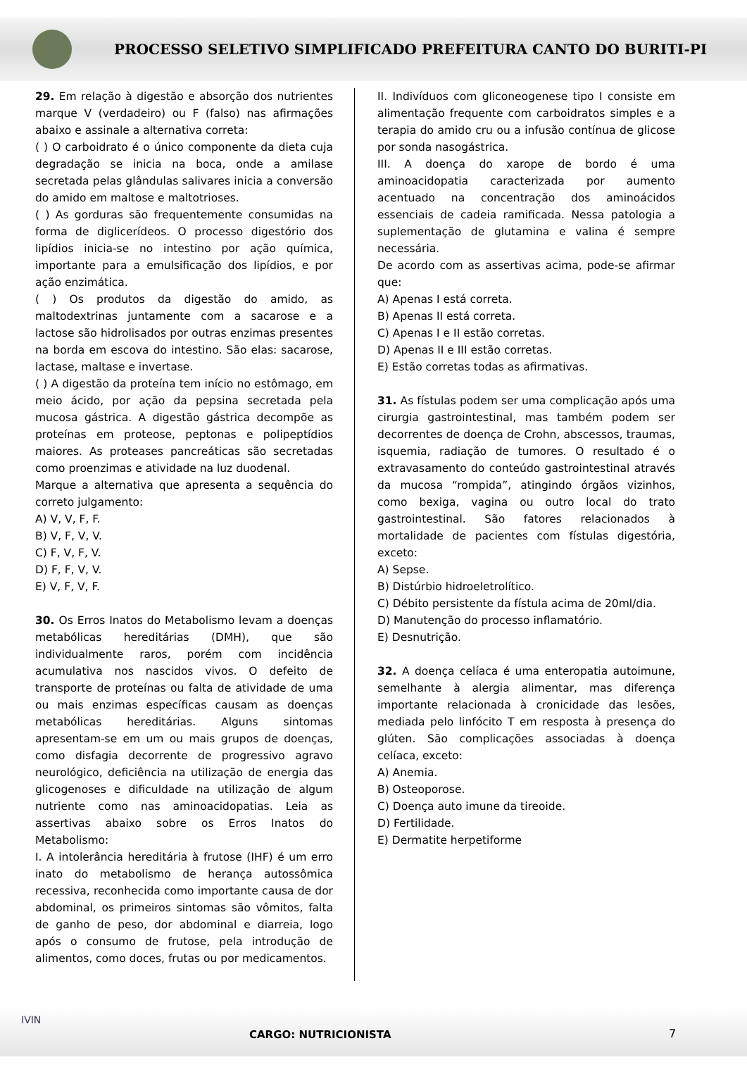PROCESSO SELETIVO SIMPLIFICADO PREFEITURA CANTO DO BURITI-PI
29. Em relação à digestão e absorção dos nutrientes marque V (verdadeiro) ou F (falso) nas afirmações abaixo e assinale a alternativa correta:
( ) O carboidrato é o único componente da dieta cuja degradação se inicia na boca, onde a amilase secretada pelas glândulas salivares inicia a conversão do amido em maltose e maltotrioses.
( ) As gorduras são frequentemente consumidas na forma de diglicerídeos. O processo digestório dos lipídios inicia-se no intestino por ação química, importante para a emulsificação dos lipídios, e por ação enzimática.
( ) Os produtos da digestão do amido, as maltodextrinas juntamente com a sacarose e a lactose são hidrolisados por outras enzimas presentes na borda em escova do intestino. São elas: sacarose, lactase, maltase e invertase.
( ) A digestão da proteína tem início no estômago, em meio ácido, por ação da pepsina secretada pela mucosa gástrica. A digestão gástrica decompõe as proteínas em proteose, peptonas e polipeptídios maiores. As proteases pancreáticas são secretadas como proenzimas e atividade na luz duodenal.
Marque a alternativa que apresenta a sequência do correto julgamento:
A) V, V, F, F.
B) V, F, V, V.
C) F, V, F, V.
D) F, F, V, V.
E) V, F, V, F.
30. Os Erros Inatos do Metabolismo levam a doenças metabólicas hereditárias (DMH), que são individualmente raros, porém com incidência acumulativa nos nascidos vivos. O defeito de transporte de proteínas ou falta de atividade de uma ou mais enzimas específicas causam as doenças metabólicas hereditárias. Alguns sintomas apresentam-se em um ou mais grupos de doenças, como disfagia decorrente de progressivo agravo neurológico, deficiência na utilização de energia das glicogenoses e dificuldade na utilização de algum nutriente como nas aminoacidopatias. Leia as assertivas abaixo sobre os Erros Inatos do Metabolismo:
I. A intolerância hereditária à frutose (IHF) é um erro inato do metabolismo de herança autossômica recessiva, reconhecida como importante causa de dor abdominal, os primeiros sintomas são vômitos, falta de ganho de peso, dor abdominal e diarreia, logo após o consumo de frutose, pela introdução de alimentos, como doces, frutas ou por medicamentos.
II. Indivíduos com gliconeogenese tipo I consiste em alimentação frequente com carboidratos simples e a terapia do amido cru ou a infusão contínua de glicose por sonda nasogástrica.
III. A doença do xarope de bordo é uma aminoacidopatia caracterizada por aumento acentuado na concentração dos aminoácidos essenciais de cadeia ramificada. Nessa patologia a suplementação de glutamina e valina é sempre necessária.
De acordo com as assertivas acima, pode-se afirmar que:
A) Apenas I está correta.
B) Apenas II está correta.
C) Apenas I e II estão corretas.
D) Apenas II e III estão corretas.
E) Estão corretas todas as afirmativas.
31. As fístulas podem ser uma complicação após uma cirurgia gastrointestinal, mas também podem ser decorrentes de doença de Crohn, abscessos, traumas, isquemia, radiação de tumores. O resultado é o extravasamento do conteúdo gastrointestinal através da mucosa “rompida”, atingindo órgãos vizinhos, como bexiga, vagina ou outro local do trato gastrointestinal. São fatores relacionados à mortalidade de pacientes com fístulas digestória, exceto:
A) Sepse.
B) Distúrbio hidroeletrolítico.
C) Débito persistente da fístula acima de 20ml/dia.
D) Manutenção do processo inflamatório.
E) Desnutrição.
32. A doença celíaca é uma enteropatia autoimune, semelhante à alergia alimentar, mas diferença importante relacionada à cronicidade das lesões, mediada pelo linfócito T em resposta à presença do glúten. São complicações associadas à doença celíaca, exceto:
A) Anemia.
B) Osteoporose.
C) Doença auto imune da tireoide.
D) Fertilidade.
E) Dermatite herpetiforme
IVIN
CARGO: NUTRICIONISTA 7